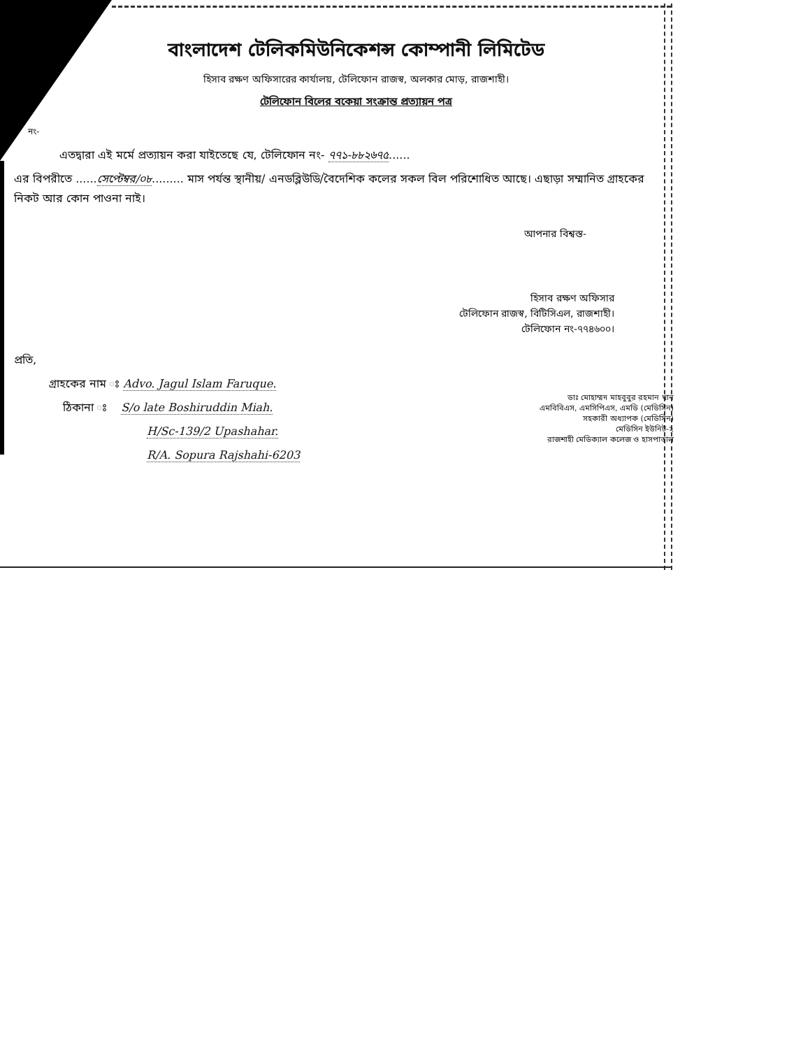বাংলাদেশ টেলিকমিউনিকেশন্স কোম্পানী লিমিটেড
হিসাব রক্ষণ অফিসারের কার্যালয়, টেলিফোন রাজস্ব, অলকার মোড়, রাজশাহী।
টেলিফোন বিলের বকেয়া সংক্রান্ত প্রত্যায়ন পত্র
নং-
এতদ্বারা এই মর্মে প্রত্যায়ন করা যাইতেছে যে, টেলিফোন নং- ৭৭১-৮৮২৬৭৫......
এর বিপরীতে ......সেপ্টেম্বর/০৮......... মাস পর্যন্ত স্থানীয়/ এনডব্লিউডি/বৈদেশিক কলের সকল বিল পরিশোধিত আছে। এছাড়া সম্মানিত গ্রাহকের নিকট আর কোন পাওনা নাই।
আপনার বিশ্বস্ত-
হিসাব রক্ষণ অফিসার
টেলিফোন রাজস্ব, বিটিসিএল, রাজশাহী।
টেলিফোন নং-৭৭৪৬০০।
প্রতি,
গ্রাহকের নাম ঃ Advo. Jagul Islam Faruque.
ঠিকানা ঃ S/o late Boshiruddin Miah.
H/Sc-139/2 Upashahar.
R/A. Sopura Rajshahi-6203
ডাঃ মোহাম্মদ মাহবুবুর রহমান খান
এমবিবিএস, এমসিপিএস, এমডি (মেডিসিন)
সহকারী অধ্যাপক (মেডিসিন)
মেডিসিন ইউনিট-২
রাজশাহী মেডিক্যাল কলেজ ও হাসপাতাল